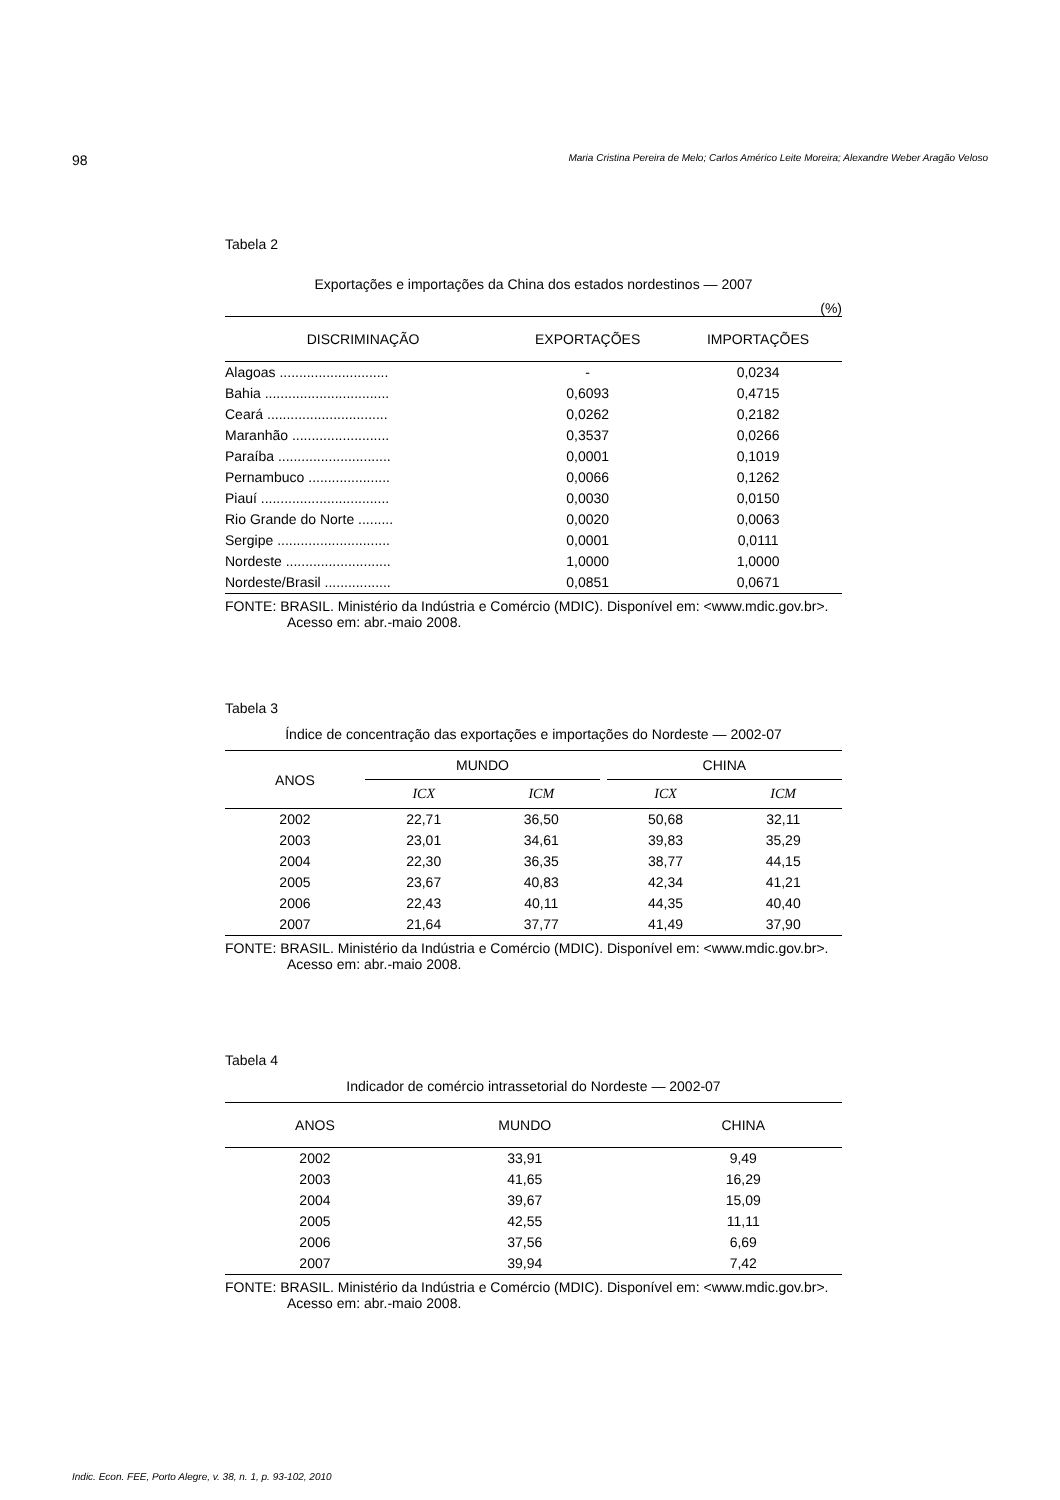98 Maria Cristina Pereira de Melo; Carlos Américo Leite Moreira; Alexandre Weber Aragão Veloso
Tabela 2
Exportações e importações da China dos estados nordestinos — 2007
(%)
| DISCRIMINAÇÃO | EXPORTAÇÕES | IMPORTAÇÕES |
| --- | --- | --- |
| Alagoas ............................ | - | 0,0234 |
| Bahia ................................ | 0,6093 | 0,4715 |
| Ceará ............................... | 0,0262 | 0,2182 |
| Maranhão ......................... | 0,3537 | 0,0266 |
| Paraíba ............................. | 0,0001 | 0,1019 |
| Pernambuco ..................... | 0,0066 | 0,1262 |
| Piauí ................................. | 0,0030 | 0,0150 |
| Rio Grande do Norte ......... | 0,0020 | 0,0063 |
| Sergipe ............................. | 0,0001 | 0,0111 |
| Nordeste ........................... | 1,0000 | 1,0000 |
| Nordeste/Brasil ................. | 0,0851 | 0,0671 |
FONTE: BRASIL. Ministério da Indústria e Comércio (MDIC). Disponível em: <www.mdic.gov.br>. Acesso em: abr.-maio 2008.
Tabela 3
Índice de concentração das exportações e importações do Nordeste — 2002-07
| ANOS | MUNDO | | | CHINA | |
| --- | --- | --- | --- | --- | --- |
| | ICX | ICM | | ICX | ICM |
| 2002 | 22,71 | 36,50 | | 50,68 | 32,11 |
| 2003 | 23,01 | 34,61 | | 39,83 | 35,29 |
| 2004 | 22,30 | 36,35 | | 38,77 | 44,15 |
| 2005 | 23,67 | 40,83 | | 42,34 | 41,21 |
| 2006 | 22,43 | 40,11 | | 44,35 | 40,40 |
| 2007 | 21,64 | 37,77 | | 41,49 | 37,90 |
FONTE: BRASIL. Ministério da Indústria e Comércio (MDIC). Disponível em: <www.mdic.gov.br>. Acesso em: abr.-maio 2008.
Tabela 4
Indicador de comércio intrassetorial do Nordeste — 2002-07
| ANOS | MUNDO | CHINA |
| --- | --- | --- |
| 2002 | 33,91 | 9,49 |
| 2003 | 41,65 | 16,29 |
| 2004 | 39,67 | 15,09 |
| 2005 | 42,55 | 11,11 |
| 2006 | 37,56 | 6,69 |
| 2007 | 39,94 | 7,42 |
FONTE: BRASIL. Ministério da Indústria e Comércio (MDIC). Disponível em: <www.mdic.gov.br>. Acesso em: abr.-maio 2008.
Indic. Econ. FEE, Porto Alegre, v. 38, n. 1, p. 93-102, 2010